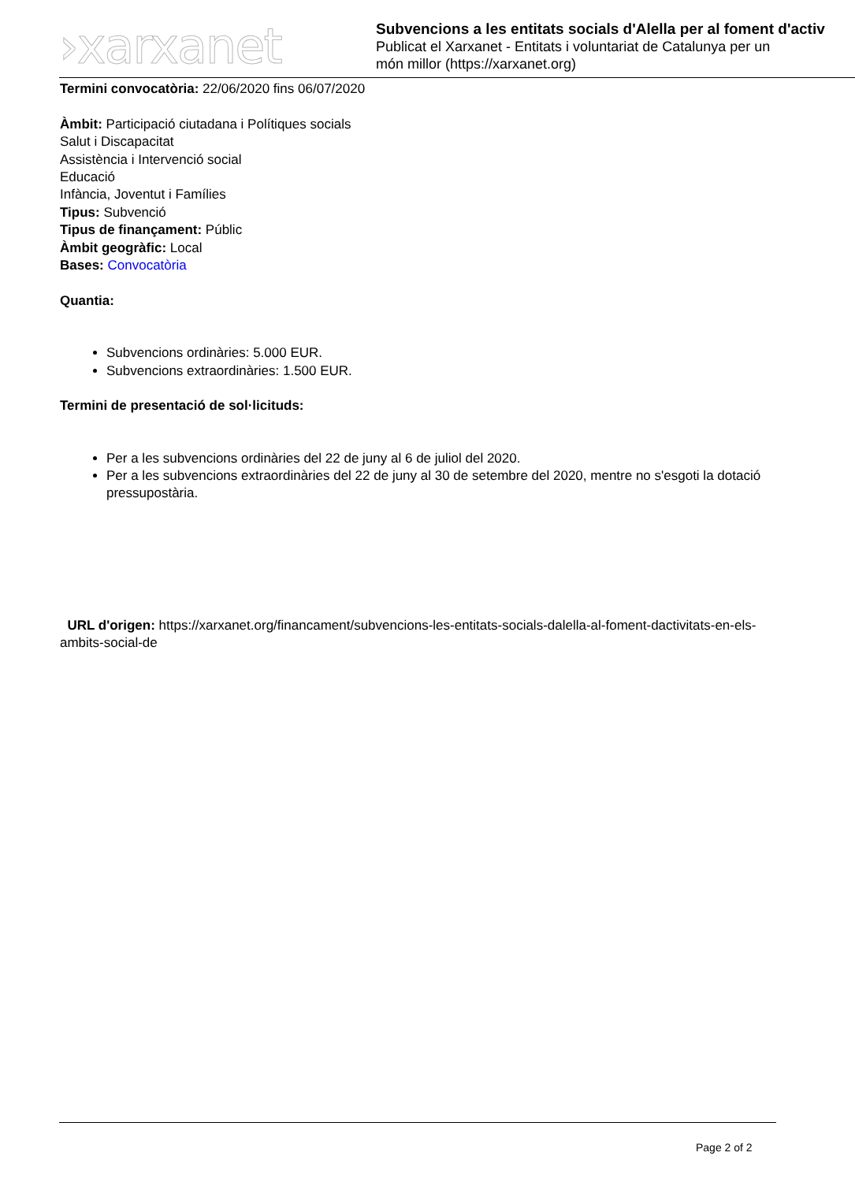›xarxanet
Subvencions a les entitats socials d'Alella per al foment d'activ
Publicat el Xarxanet - Entitats i voluntariat de Catalunya per un
món millor (https://xarxanet.org)
Termini convocatòria: 22/06/2020 fins 06/07/2020
Àmbit: Participació ciutadana i Polítiques socials
Salut i Discapacitat
Assistència i Intervenció social
Educació
Infància, Joventut i Famílies
Tipus: Subvenció
Tipus de finançament: Públic
Àmbit geogràfic: Local
Bases: Convocatòria
Quantia:
Subvencions ordinàries: 5.000 EUR.
Subvencions extraordinàries: 1.500 EUR.
Termini de presentació de sol·licituds:
Per a les subvencions ordinàries del 22 de juny al 6 de juliol del 2020.
Per a les subvencions extraordinàries del 22 de juny al 30 de setembre del 2020, mentre no s'esgoti la dotació pressupostària.
URL d'origen: https://xarxanet.org/financament/subvencions-les-entitats-socials-dalella-al-foment-dactivitats-en-els-ambits-social-de
Page 2 of 2